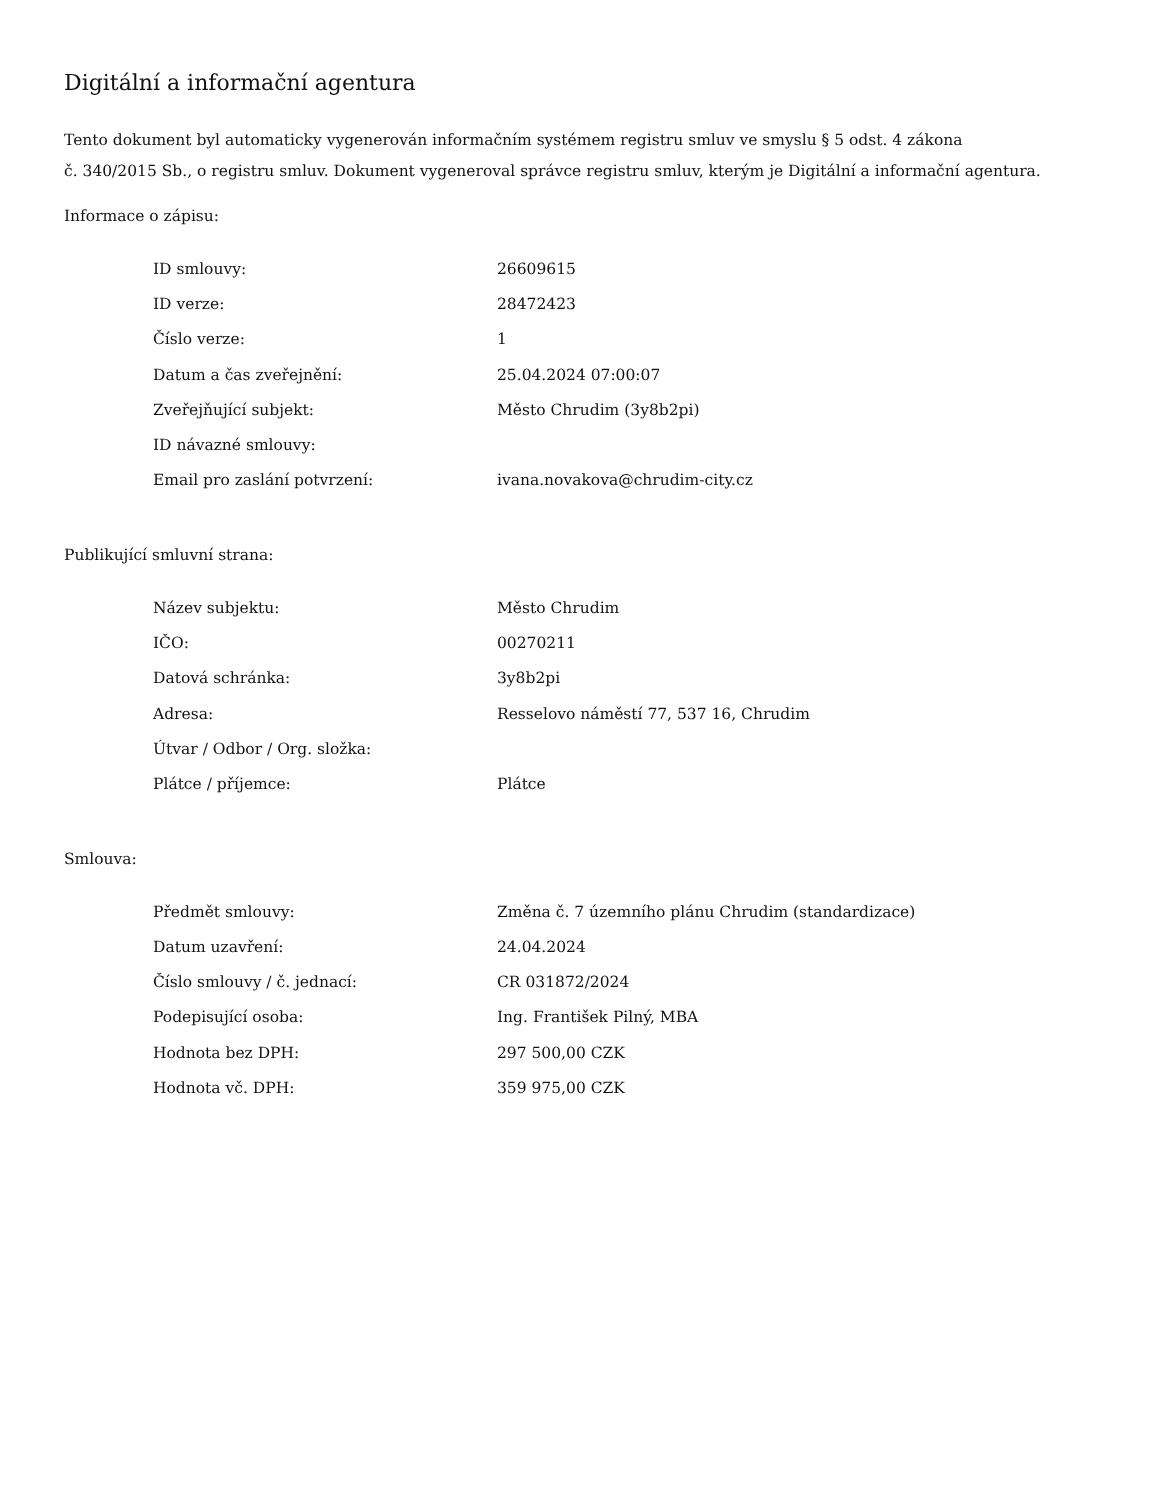Digitální a informační agentura
Tento dokument byl automaticky vygenerován informačním systémem registru smluv ve smyslu § 5 odst. 4 zákona
č. 340/2015 Sb., o registru smluv. Dokument vygeneroval správce registru smluv, kterým je Digitální a informační agentura.
Informace o zápisu:
| ID smlouvy: | 26609615 |
| ID verze: | 28472423 |
| Číslo verze: | 1 |
| Datum a čas zveřejnění: | 25.04.2024 07:00:07 |
| Zveřejňující subjekt: | Město Chrudim (3y8b2pi) |
| ID návazné smlouvy: | |
| Email pro zaslání potvrzení: | ivana.novakova@chrudim-city.cz |
Publikující smluvní strana:
| Název subjektu: | Město Chrudim |
| IČO: | 00270211 |
| Datová schránka: | 3y8b2pi |
| Adresa: | Resselovo náměstí 77, 537 16, Chrudim |
| Útvar / Odbor / Org. složka: | |
| Plátce / příjemce: | Plátce |
Smlouva:
| Předmět smlouvy: | Změna č. 7 územního plánu Chrudim (standardizace) |
| Datum uzavření: | 24.04.2024 |
| Číslo smlouvy / č. jednací: | CR 031872/2024 |
| Podepisující osoba: | Ing. František Pilný, MBA |
| Hodnota bez DPH: | 297 500,00 CZK |
| Hodnota vč. DPH: | 359 975,00 CZK |